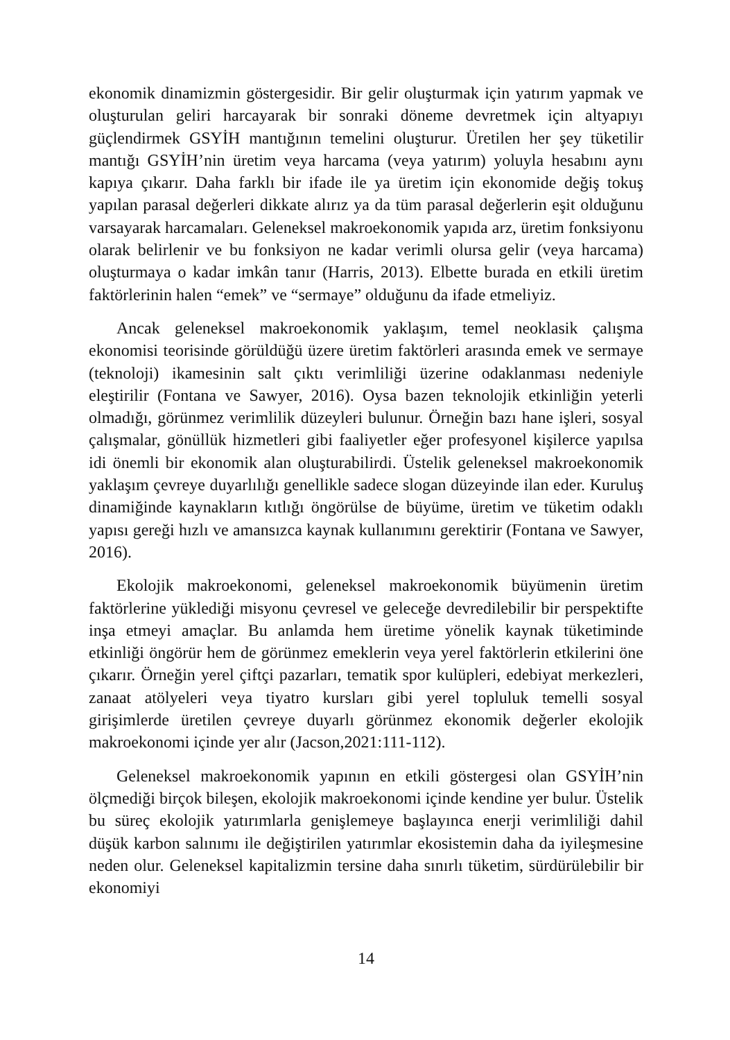ekonomik dinamizmin göstergesidir. Bir gelir oluşturmak için yatırım yapmak ve oluşturulan geliri harcayarak bir sonraki döneme devretmek için altyapıyı güçlendirmek GSYİH mantığının temelini oluşturur. Üretilen her şey tüketilir mantığı GSYİH’nin üretim veya harcama (veya yatırım) yoluyla hesabını aynı kapıya çıkarır. Daha farklı bir ifade ile ya üretim için ekonomide değiş tokuş yapılan parasal değerleri dikkate alırız ya da tüm parasal değerlerin eşit olduğunu varsayarak harcamaları. Geleneksel makroekonomik yapıda arz, üretim fonksiyonu olarak belirlenir ve bu fonksiyon ne kadar verimli olursa gelir (veya harcama) oluşturmaya o kadar imkân tanır (Harris, 2013). Elbette burada en etkili üretim faktörlerinin halen “emek” ve “sermaye” olduğunu da ifade etmeliyiz.
Ancak geleneksel makroekonomik yaklaşım, temel neoklasik çalışma ekonomisi teorisinde görüldüğü üzere üretim faktörleri arasında emek ve sermaye (teknoloji) ikamesinin salt çıktı verimliliği üzerine odaklanması nedeniyle eleştirilir (Fontana ve Sawyer, 2016). Oysa bazen teknolojik etkinliğin yeterli olmadığı, görünmez verimlilik düzeyleri bulunur. Örneğin bazı hane işleri, sosyal çalışmalar, gönüllük hizmetleri gibi faaliyetler eğer profesyonel kişilerce yapılsa idi önemli bir ekonomik alan oluşturabilirdi. Üstelik geleneksel makroekonomik yaklaşım çevreye duyarlılığı genellikle sadece slogan düzeyinde ilan eder. Kuruluş dinamiğinde kaynakların kıtlığı öngörülse de büyüme, üretim ve tüketim odaklı yapısı gereği hızlı ve amansızca kaynak kullanımını gerektirir (Fontana ve Sawyer, 2016).
Ekolojik makroekonomi, geleneksel makroekonomik büyümenin üretim faktörlerine yüklediği misyonu çevresel ve geleceğe devredilebilir bir perspektifte inşa etmeyi amaçlar. Bu anlamda hem üretime yönelik kaynak tüketiminde etkinliği öngörür hem de görünmez emeklerin veya yerel faktörlerin etkilerini öne çıkarır. Örneğin yerel çiftçi pazarları, tematik spor kulüpleri, edebiyat merkezleri, zanaat atölyeleri veya tiyatro kursları gibi yerel topluluk temelli sosyal girişimlerde üretilen çevreye duyarlı görünmez ekonomik değerler ekolojik makroekonomi içinde yer alır (Jacson,2021:111-112).
Geleneksel makroekonomik yapının en etkili göstergesi olan GSYİH’nin ölçmediği birçok bileşen, ekolojik makroekonomi içinde kendine yer bulur. Üstelik bu süreç ekolojik yatırımlarla genişlemeye başlayınca enerji verimliliği dahil düşük karbon salınımı ile değiştirilen yatırımlar ekosistemin daha da iyileşmesine neden olur. Geleneksel kapitalizmin tersine daha sınırlı tüketim, sürdürülebilir bir ekonomiyi
14